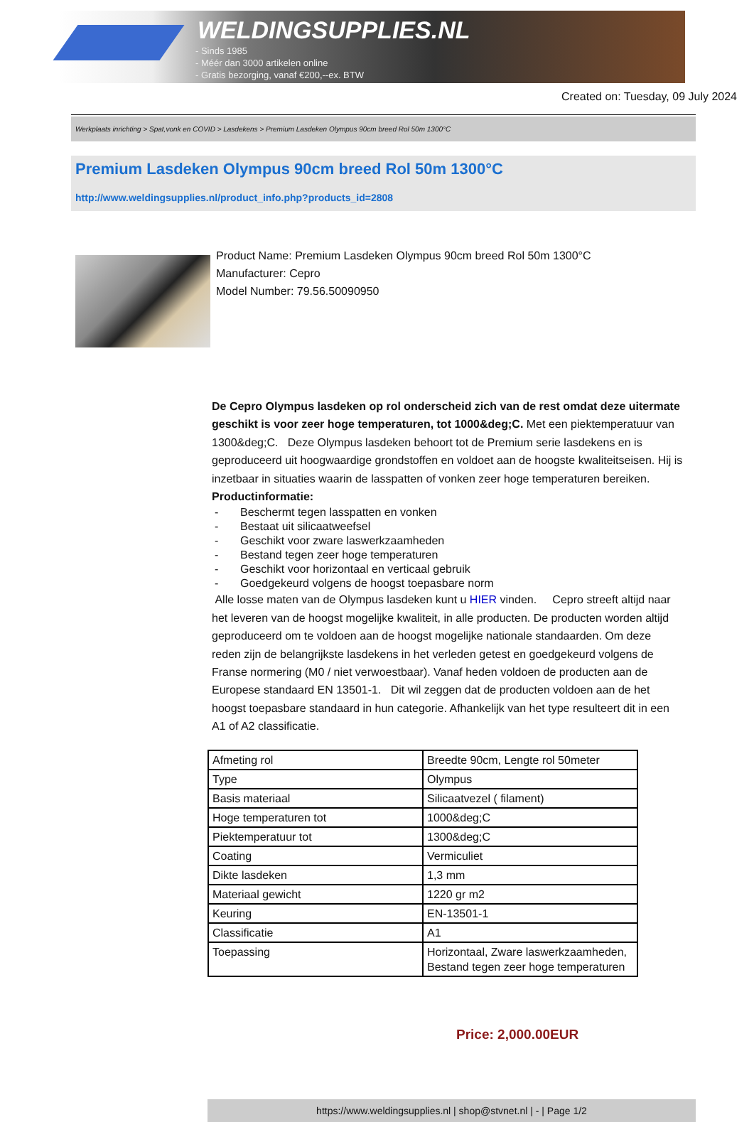WELDINGSUPPLIES.NL
- Sinds 1985
- Méér dan 3000 artikelen online
- Gratis bezorging, vanaf €200,--ex. BTW
Created on: Tuesday, 09 July 2024
Werkplaats inrichting > Spat,vonk en COVID > Lasdekens > Premium Lasdeken Olympus 90cm breed Rol 50m 1300°C
Premium Lasdeken Olympus 90cm breed Rol 50m 1300°C
http://www.weldingsupplies.nl/product_info.php?products_id=2808
Product Name: Premium Lasdeken Olympus 90cm breed Rol 50m 1300°C
Manufacturer: Cepro
Model Number: 79.56.50090950
De Cepro Olympus lasdeken op rol onderscheid zich van de rest omdat deze uitermate geschikt is voor zeer hoge temperaturen, tot 1000&deg;C. Met een piektemperatuur van 1300&deg;C. Deze Olympus lasdeken behoort tot de Premium serie lasdekens en is geproduceerd uit hoogwaardige grondstoffen en voldoet aan de hoogste kwaliteitseisen. Hij is inzetbaar in situaties waarin de lasspatten of vonken zeer hoge temperaturen bereiken. Productinformatie:
- Beschermt tegen lasspatten en vonken
- Bestaat uit silicaatweefsel
- Geschikt voor zware laswerkzaamheden
- Bestand tegen zeer hoge temperaturen
- Geschikt voor horizontaal en verticaal gebruik
- Goedgekeurd volgens de hoogst toepasbare norm
Alle losse maten van de Olympus lasdeken kunt u HIER vinden. Cepro streeft altijd naar het leveren van de hoogst mogelijke kwaliteit, in alle producten. De producten worden altijd geproduceerd om te voldoen aan de hoogst mogelijke nationale standaarden. Om deze reden zijn de belangrijkste lasdekens in het verleden getest en goedgekeurd volgens de Franse normering (M0 / niet verwoestbaar). Vanaf heden voldoen de producten aan de Europese standaard EN 13501-1. Dit wil zeggen dat de producten voldoen aan de het hoogst toepasbare standaard in hun categorie. Afhankelijk van het type resulteert dit in een A1 of A2 classificatie.
| Afmeting rol | Breedte 90cm, Lengte rol 50meter |
| Type | Olympus |
| Basis materiaal | Silicaatvezel ( filament) |
| Hoge temperaturen tot | 1000&deg;C |
| Piektemperatuur tot | 1300&deg;C |
| Coating | Vermiculiet |
| Dikte lasdeken | 1,3 mm |
| Materiaal gewicht | 1220 gr m2 |
| Keuring | EN-13501-1 |
| Classificatie | A1 |
| Toepassing | Horizontaal, Zware laswerkzaamheden, Bestand tegen zeer hoge temperaturen |
Price: 2,000.00EUR
https://www.weldingsupplies.nl | shop@stvnet.nl | - | Page 1/2